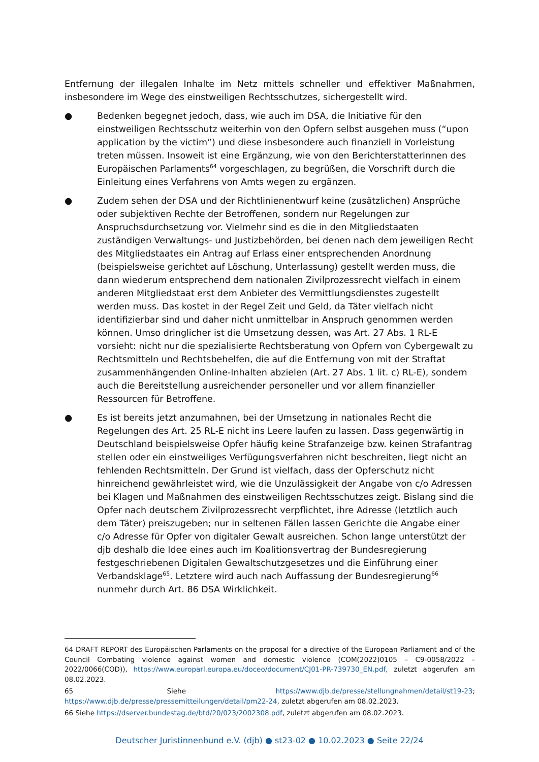Entfernung der illegalen Inhalte im Netz mittels schneller und effektiver Maßnahmen, insbesondere im Wege des einstweiligen Rechtsschutzes, sichergestellt wird.
● Bedenken begegnet jedoch, dass, wie auch im DSA, die Initiative für den einstweiligen Rechtsschutz weiterhin von den Opfern selbst ausgehen muss (“upon application by the victim”) und diese insbesondere auch finanziell in Vorleistung treten müssen. Insoweit ist eine Ergänzung, wie von den Berichterstatterinnen des Europäischen Parlaments<sup>64</sup> vorgeschlagen, zu begrüßen, die Vorschrift durch die Einleitung eines Verfahrens von Amts wegen zu ergänzen.
● Zudem sehen der DSA und der Richtlinienentwurf keine (zusätzlichen) Ansprüche oder subjektiven Rechte der Betroffenen, sondern nur Regelungen zur Anspruchsdurchsetzung vor. Vielmehr sind es die in den Mitgliedstaaten zuständigen Verwaltungs- und Justizbehörden, bei denen nach dem jeweiligen Recht des Mitgliedstaates ein Antrag auf Erlass einer entsprechenden Anordnung (beispielsweise gerichtet auf Löschung, Unterlassung) gestellt werden muss, die dann wiederum entsprechend dem nationalen Zivilprozessrecht vielfach in einem anderen Mitgliedstaat erst dem Anbieter des Vermittlungsdienstes zugestellt werden muss. Das kostet in der Regel Zeit und Geld, da Täter vielfach nicht identifizierbar sind und daher nicht unmittelbar in Anspruch genommen werden können. Umso dringlicher ist die Umsetzung dessen, was Art. 27 Abs. 1 RL-E vorsieht: nicht nur die spezialisierte Rechtsberatung von Opfern von Cybergewalt zu Rechtsmitteln und Rechtsbehelfen, die auf die Entfernung von mit der Straftat zusammenhängenden Online-Inhalten abzielen (Art. 27 Abs. 1 lit. c) RL-E), sondern auch die Bereitstellung ausreichender personeller und vor allem finanzieller Ressourcen für Betroffene.
● Es ist bereits jetzt anzumahnen, bei der Umsetzung in nationales Recht die Regelungen des Art. 25 RL-E nicht ins Leere laufen zu lassen. Dass gegenwärtig in Deutschland beispielsweise Opfer häufig keine Strafanzeige bzw. keinen Strafantrag stellen oder ein einstweiliges Verfügungsverfahren nicht beschreiten, liegt nicht an fehlenden Rechtsmitteln. Der Grund ist vielfach, dass der Opferschutz nicht hinreichend gewährleistet wird, wie die Unzulässigkeit der Angabe von c/o Adressen bei Klagen und Maßnahmen des einstweiligen Rechtsschutzes zeigt. Bislang sind die Opfer nach deutschem Zivilprozessrecht verpflichtet, ihre Adresse (letztlich auch dem Täter) preiszugeben; nur in seltenen Fällen lassen Gerichte die Angabe einer c/o Adresse für Opfer von digitaler Gewalt ausreichen. Schon lange unterstützt der djb deshalb die Idee eines auch im Koalitionsvertrag der Bundesregierung festgeschriebenen Digitalen Gewaltschutzgesetzes und die Einführung einer Verbandsklage<sup>65</sup>. Letztere wird auch nach Auffassung der Bundesregierung<sup>66</sup> nunmehr durch Art. 86 DSA Wirklichkeit.
64 DRAFT REPORT des Europäischen Parlaments on the proposal for a directive of the European Parliament and of the Council Combating violence against women and domestic violence (COM(2022)0105 – C9-0058/2022 – 2022/0066(COD)), https://www.europarl.europa.eu/doceo/document/CJ01-PR-739730_EN.pdf, zuletzt abgerufen am 08.02.2023.
65 Siehe https://www.djb.de/presse/stellungnahmen/detail/st19-23;
https://www.djb.de/presse/pressemitteilungen/detail/pm22-24, zuletzt abgerufen am 08.02.2023.
66 Siehe https://dserver.bundestag.de/btd/20/023/2002308.pdf, zuletzt abgerufen am 08.02.2023.
Deutscher Juristinnenbund e.V. (djb) ● st23-02 ● 10.02.2023 ● Seite 22/24